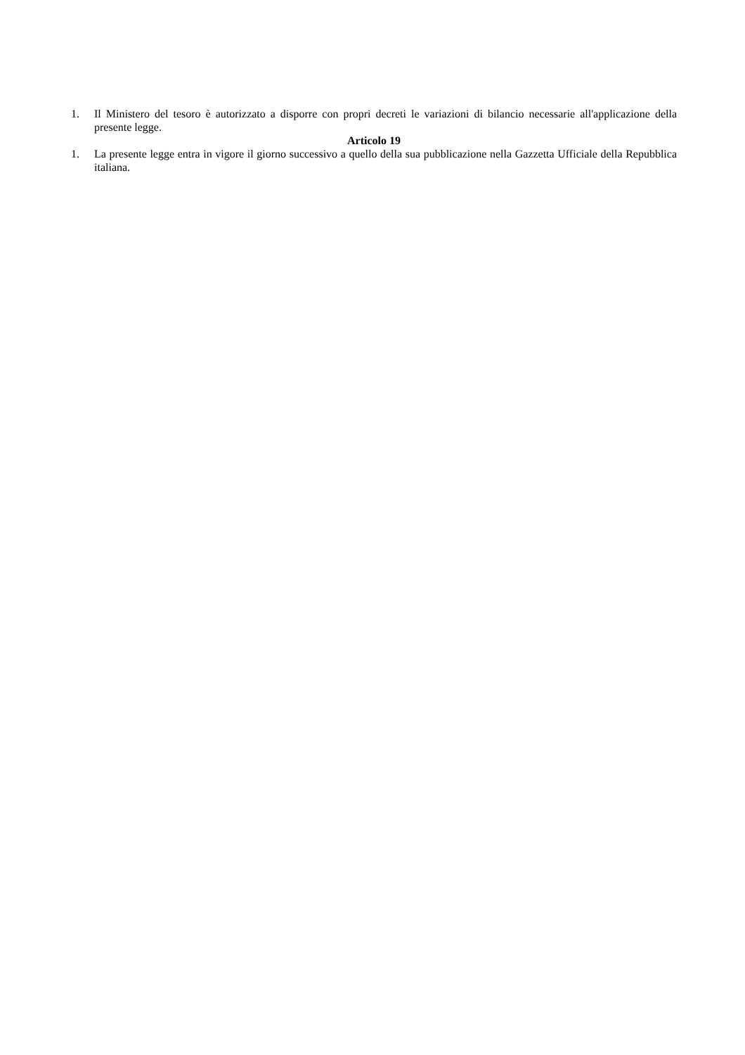1. Il Ministero del tesoro è autorizzato a disporre con propri decreti le variazioni di bilancio necessarie all'applicazione della presente legge.
Articolo 19
1. La presente legge entra in vigore il giorno successivo a quello della sua pubblicazione nella Gazzetta Ufficiale della Repubblica italiana.